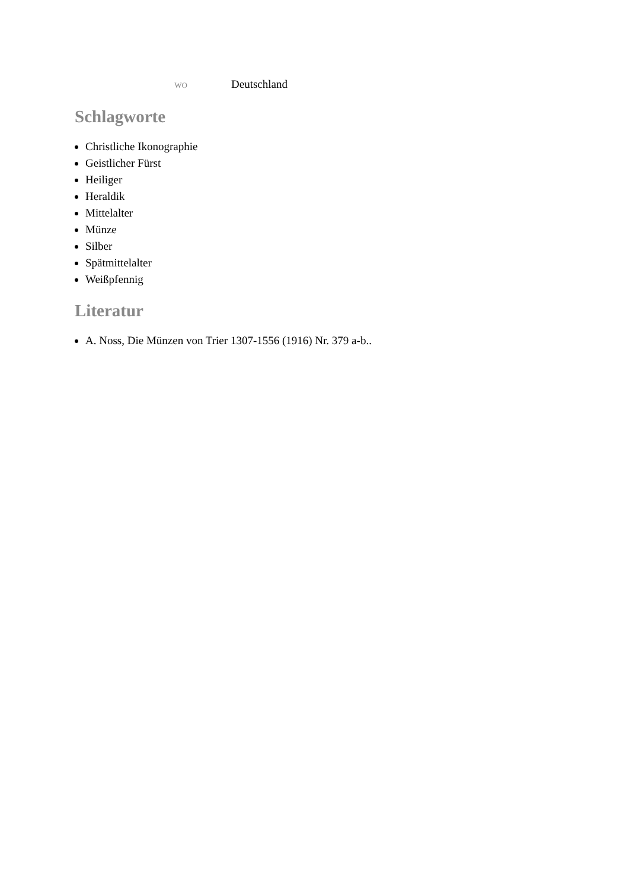wo Deutschland
Schlagworte
Christliche Ikonographie
Geistlicher Fürst
Heiliger
Heraldik
Mittelalter
Münze
Silber
Spätmittelalter
Weißpfennig
Literatur
A. Noss, Die Münzen von Trier 1307-1556 (1916) Nr. 379 a-b..